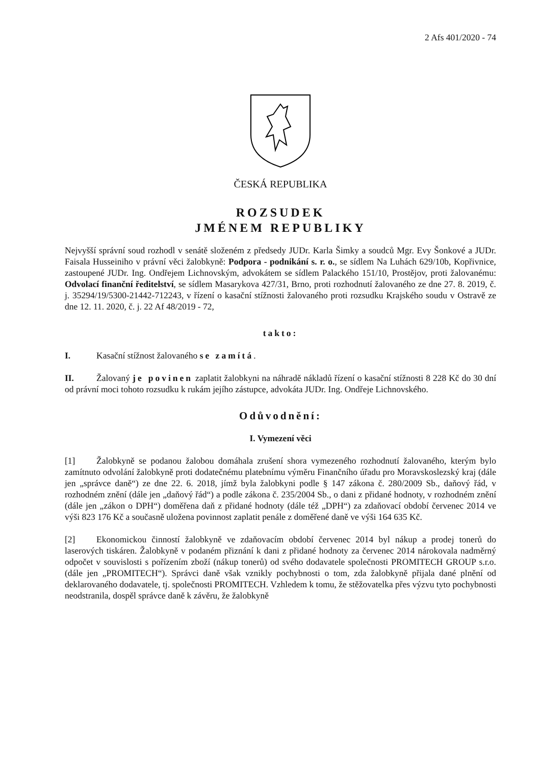2 Afs 401/2020 - 74
ČESKÁ REPUBLIKA
ROZSUDEK
JMÉNEM REPUBLIKY
Nejvyšší správní soud rozhodl v senátě složeném z předsedy JUDr. Karla Šimky a soudců Mgr. Evy Šonkové a JUDr. Faisala Husseiniho v právní věci žalobkyně: Podpora - podnikání s. r. o., se sídlem Na Luhách 629/10b, Kopřivnice, zastoupené JUDr. Ing. Ondřejem Lichnovským, advokátem se sídlem Palackého 151/10, Prostějov, proti žalovanému: Odvolací finanční ředitelství, se sídlem Masarykova 427/31, Brno, proti rozhodnutí žalovaného ze dne 27. 8. 2019, č. j. 35294/19/5300-21442-712243, v řízení o kasační stížnosti žalovaného proti rozsudku Krajského soudu v Ostravě ze dne 12. 11. 2020, č. j. 22 Af 48/2019 - 72,
takto:
I. Kasační stížnost žalovaného se zamítá.
II. Žalovaný je povinen zaplatit žalobkyni na náhradě nákladů řízení o kasační stížnosti 8 228 Kč do 30 dní od právní moci tohoto rozsudku k rukám jejího zástupce, advokáta JUDr. Ing. Ondřeje Lichnovského.
Odůvodnění:
I. Vymezení věci
[1] Žalobkyně se podanou žalobou domáhala zrušení shora vymezeného rozhodnutí žalovaného, kterým bylo zamítnuto odvolání žalobkyně proti dodatečnému platebnímu výměru Finančního úřadu pro Moravskoslezský kraj (dále jen „správce daně“) ze dne 22. 6. 2018, jímž byla žalobkyni podle § 147 zákona č. 280/2009 Sb., daňový řád, v rozhodném znění (dále jen „daňový řád“) a podle zákona č. 235/2004 Sb., o dani z přidané hodnoty, v rozhodném znění (dále jen „zákon o DPH“) doměřena daň z přidané hodnoty (dále též „DPH“) za zdaňovací období červenec 2014 ve výši 823 176 Kč a současně uložena povinnost zaplatit penále z doměřené daně ve výši 164 635 Kč.
[2] Ekonomickou činností žalobkyně ve zdaňovacím období červenec 2014 byl nákup a prodej tonerů do laserových tiskáren. Žalobkyně v podaném přiznání k dani z přidané hodnoty za červenec 2014 nárokovala nadměrný odpočet v souvislosti s pořízením zboží (nákup tonerů) od svého dodavatele společnosti PROMITECH GROUP s.r.o. (dále jen „PROMITECH“). Správci daně však vznikly pochybnosti o tom, zda žalobkyně přijala dané plnění od deklarovaného dodavatele, tj. společnosti PROMITECH. Vzhledem k tomu, že stěžovatelka přes výzvu tyto pochybnosti neodstranila, dospěl správce daně k závěru, že žalobkyně